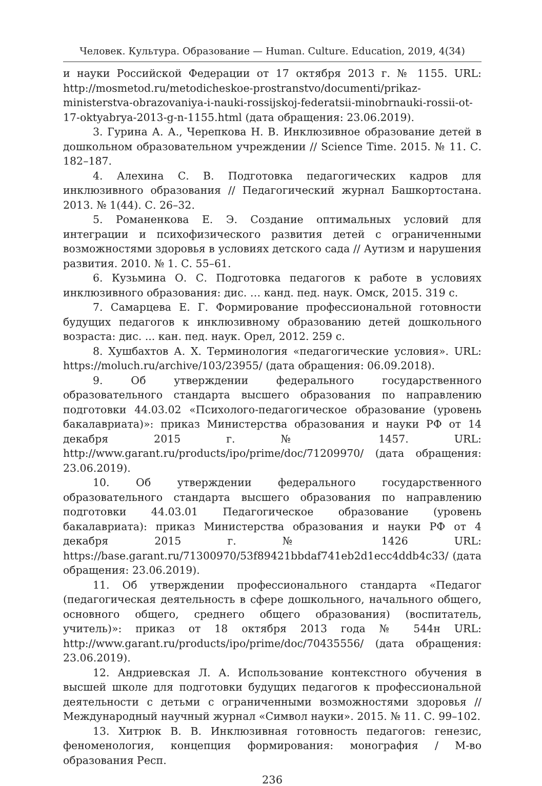Человек. Культура. Образование — Human. Culture. Education, 2019, 4(34)
и науки Российской Федерации от 17 октября 2013 г. № 1155. URL: http://mosmetod.ru/metodicheskoe-prostranstvo/documenti/prikaz-ministerstva-obrazovaniya-i-nauki-rossijskoj-federatsii-minobrnauki-rossii-ot-17-oktyabrya-2013-g-n-1155.html (дата обращения: 23.06.2019).
3. Гурина А. А., Черепкова Н. В. Инклюзивное образование детей в дошкольном образовательном учреждении // Science Time. 2015. № 11. С. 182–187.
4. Алехина С. В. Подготовка педагогических кадров для инклюзивного образования // Педагогический журнал Башкортостана. 2013. № 1(44). С. 26–32.
5. Романенкова Е. Э. Создание оптимальных условий для интеграции и психофизического развития детей с ограниченными возможностями здоровья в условиях детского сада // Аутизм и нарушения развития. 2010. № 1. С. 55–61.
6. Кузьмина О. С. Подготовка педагогов к работе в условиях инклюзивного образования: дис. … канд. пед. наук. Омск, 2015. 319 с.
7. Самарцева Е. Г. Формирование профессиональной готовности будущих педагогов к инклюзивному образованию детей дошкольного возраста: дис. ... кан. пед. наук. Орел, 2012. 259 с.
8. Хушбахтов А. Х. Терминология «педагогические условия». URL: https://moluch.ru/archive/103/23955/ (дата обращения: 06.09.2018).
9. Об утверждении федерального государственного образовательного стандарта высшего образования по направлению подготовки 44.03.02 «Психолого-педагогическое образование (уровень бакалавриата)»: приказ Министерства образования и науки РФ от 14 декабря 2015 г. № 1457. URL: http://www.garant.ru/products/ipo/prime/doc/71209970/ (дата обращения: 23.06.2019).
10. Об утверждении федерального государственного образовательного стандарта высшего образования по направлению подготовки 44.03.01 Педагогическое образование (уровень бакалавриата): приказ Министерства образования и науки РФ от 4 декабря 2015 г. № 1426 URL: https://base.garant.ru/71300970/53f89421bbdaf741eb2d1ecc4ddb4c33/ (дата обращения: 23.06.2019).
11. Об утверждении профессионального стандарта «Педагог (педагогическая деятельность в сфере дошкольного, начального общего, основного общего, среднего общего образования) (воспитатель, учитель)»: приказ от 18 октября 2013 года № 544н URL: http://www.garant.ru/products/ipo/prime/doc/70435556/ (дата обращения: 23.06.2019).
12. Андриевская Л. А. Использование контекстного обучения в высшей школе для подготовки будущих педагогов к профессиональной деятельности с детьми с ограниченными возможностями здоровья // Международный научный журнал «Символ науки». 2015. № 11. С. 99–102.
13. Хитрюк В. В. Инклюзивная готовность педагогов: генезис, феноменология, концепция формирования: монография / М-во образования Респ.
236